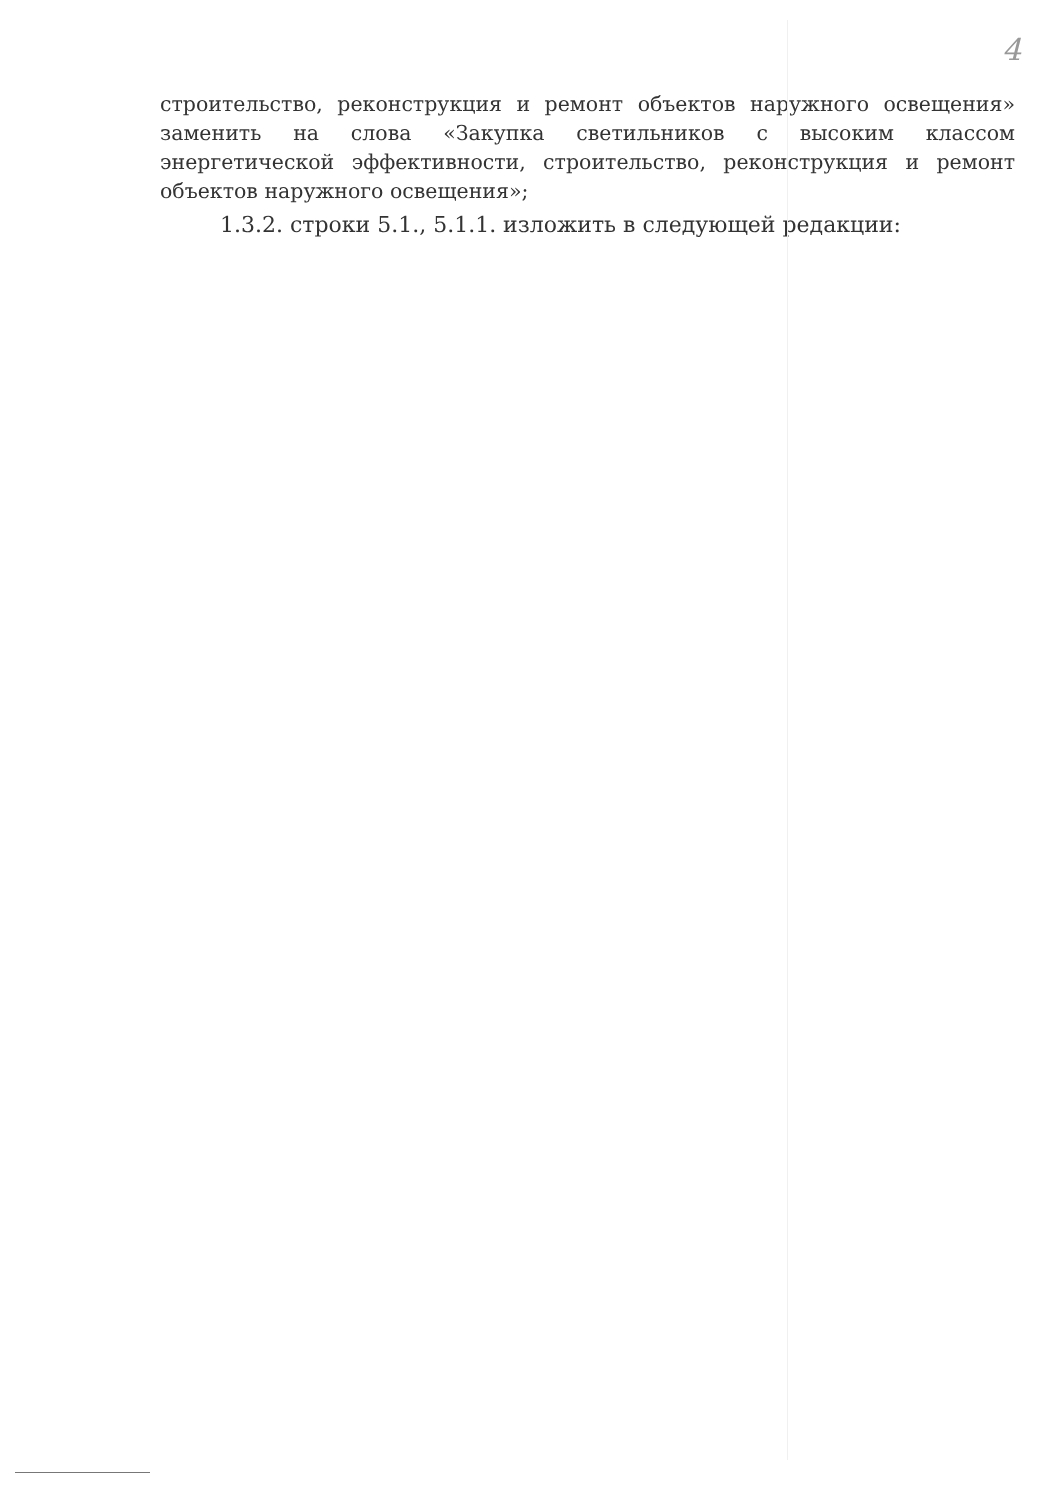4
строительство, реконструкция и ремонт объектов наружного освещения» заменить на слова «Закупка светильников с высоким классом энергетической эффективности, строительство, реконструкция и ремонт объектов наружного освещения»;
1.3.2. строки 5.1., 5.1.1. изложить в следующей редакции: